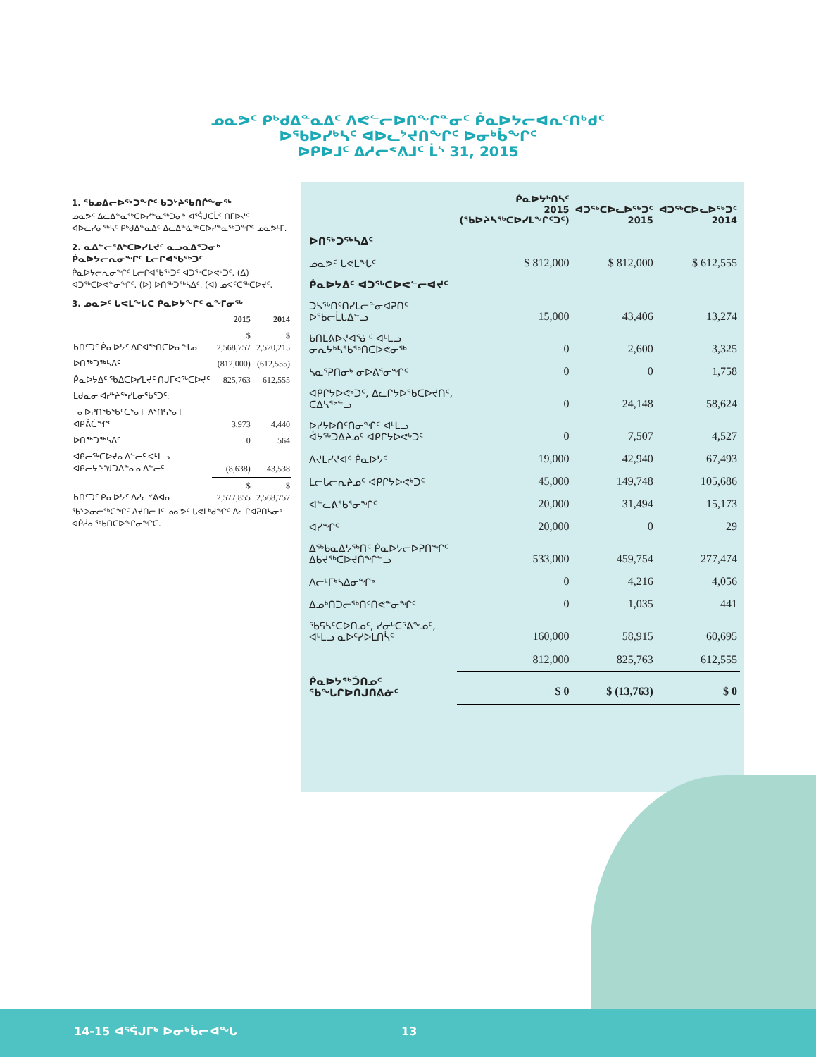ᓄᓇᕗᑦ ᑭᒃᑯᐃᓐᓇᐃᑦ ᐱᕙᓪᓕᐅᑎᖏᓐᓂᑦ ᑮᓇᐅᔭᓕᐊᕆᑦᑎᒃᑯᑦ
ᐅᖃᐅᓯᒃᓴᑦ ᐊᐅᓚᔾᔪᑎᖏᑦ ᐅᓂᒃᑳᖏᑦ
ᐅᑭᐅᒧᑦ ᐃᓱᓕᕝᕕᒧᑦ ᒫᔅ 31, 2015
1. ᖃᓄᐃᓕᐅᖅᑐᖏᑦ ᑲᑐᔾᔨᖃᑎᒌᖕᓂᖅ
ᓄᓇᕗᑦ ᐃᓚᐃᓐᓇᖅᑕᐅᓯᓐᓇᖅᑐᓂᒃ ᐊᕐᕌᒍᑕᒫᑦ ᑎᒥᐅᔪᑦ ᐊᐅᓚᓯᓂᖅᓴᑦ ᑭᒃᑯᐃᓐᓇᐃᑦ ᐃᓚᐃᓐᓈᖅᑕᐅᓯᓐᓇᖅᑐᖏᑦ ᓄᓇᕗᒻᒥ.
2. ᓇᐃᓪᓕᕐᕕᒃᑕᐅᓯᒪᔪᑦ ᓇᓗᓇᐃᕐᑐᓂᒃ ᑮᓇᐅᔭᓕᕆᓂᖏᑦ ᒪᓕᒋᐊᖃᖅᑐᑦ
ᑮᓇᐅᔭᓕᕆᓂᖏᑦ ᒪᓕᒋᐊᖃᖅᑐᑦ ᐊᑐᖅᑕᐅᕙᒃᑐᑦ. (ᐃ) ᐊᑐᖅᑕᐅᕙᓐᓂᖏᑦ. (ᐅ) ᐅᑎᖅᑐᖅᓴᐃᑦ. (ᐊ) ᓄᐊᑦᑕᖅᑕᐅᔪᑦ.
3. ᓄᓇᕗᑦ ᒐᕙᒪᖓᑕ ᑮᓇᐅᔭᖏᑦ ᓇᖕᒥᓂᖅ
| | 2015 | 2014 |
| --- | --- | --- |
| ᑲᑎᑦᑐᑦ ᑮᓇᐅᔭᑦ ᐱᒋᐊᖅᑎᑕᐅᓂᖓᓂ | $ 2,568,757 | $ 2,520,215 |
| ᐅᑎᖅᑐᖅᓴᐃᑦ | (812,000) | (612,555) |
| ᑮᓇᐅᔭᐃᑦ ᖃᐃᑕᐅᓯᒪᔪᑦ ᑎᒍᒥᐊᖅᑕᐅᔪᑦ | 825,763 | 612,555 |
| ᒪᑯᓇᓂ ᐊᓯᔾᔨᖅᓯᒪᓂᖃᕐᑐᑦ: | | |
| ᓂᐅᕈᑎᖃᖃᑦᑕᕐᓂᒥ ᐱᔅᑎᕋᕐᓂᒥ ᐊᑭᕖᑖᖏᑦ | 3,973 | 4,440 |
| ᐅᑎᖅᑐᖅᓴᐃᑦ | 0 | 564 |
| ᐊᑭᓕᖅᑕᐅᔪᓇᐃᓪᓕᑦ ᐊᒻᒪᓗ ᐊᑭᓖᔭᖕᖑᑐᐃᓐᓇᓇᐃᓪᓕᑦ | (8,638) | 43,538 |
| ᑲᑎᑦᑐᑦ ᑮᓇᐅᔭᑦ ᐃᓱᓕᕝᕕᐊᓂ | $ 2,577,855 | $ 2,568,757 |
ᖃᔅᐳᓂᓕᖅᑕᖏᑦ ᐱᔪᑎᓕᒧᑦ ᓄᓇᕗᑦ ᒐᕙᒪᒃᑯᖏᑦ ᐃᓚᒋᐊᕈᑎᓴᓂᒃ ᐊᑮᓲᓇᕐᒃᑲᑎᑕᐅᖕᒋᓂᖏᑕ.
| | ᑮᓇᐅᔭᒃᑎᓴᑦ 2015 (ᖃᐅᔨᓴᖅᑕᐅᓯᒪᖕᒋᑦᑐᑦ) | ᐊᑐᖅᑕᐅᓚᐅᖅᑐᑦ 2015 | ᐊᑐᖅᑕᐅᓚᐅᖅᑐᑦ 2014 |
| --- | --- | --- | --- |
| ᐅᑎᖅᑐᖅᓴᐃᑦ | | | |
| ᓄᓇᕗᑦ ᒐᕙᒪᖓᑦ | $ 812,000 | $ 812,000 | $ 612,555 |
| ᑮᓇᐅᔭᐃᑦ ᐊᑐᖅᑕᐅᕙᓪᓕᐊᔪᑦ | | | |
| ᑐᓴᖅᑎᑦᑎᓯᒪᓕᓐᓂᐊᕈᑎᑦ ᐅᖃᓕᒫᒐᐃᓪᓗ | 15,000 | 43,406 | 13,274 |
| ᑲᑎᒪᕕᐅᔪᐊᕐᓃᑦ ᐊᒻᒪᓗ ᓂᕆᔭᒃᓴᖃᖅᑎᑕᐅᕙᓂᖅ | 0 | 2,600 | 3,325 |
| ᓴᓇᕐᕈᑎᓂᒃ ᓂᐅᕕᕐᓂᖏᑦ | 0 | 0 | 1,758 |
| ᐊᑭᒋᔭᐅᕙᒃᑐᑦ, ᐃᓚᒋᔭᐅᖃᑕᐅᔪᑎᑦ, ᑕᐃᓴᕐᔾᓪᓗ | 0 | 24,148 | 58,624 |
| ᐅᓯᔭᐅᑎᑦᑎᓂᖏᑦ ᐊᒻᒪᓗ ᐋᔭᖅᑐᐃᔨᓄᑦ ᐊᑭᒋᔭᐅᕙᒃᑐᑦ | 0 | 7,507 | 4,527 |
| ᐱᔪᒪᓯᔪᐊᑦ ᑮᓇᐅᔭᑦ | 19,000 | 42,940 | 67,493 |
| ᒪᓕᒐᓕᕆᔨᓄᑦ ᐊᑭᒋᔭᐅᕙᒃᑐᑦ | 45,000 | 149,748 | 105,686 |
| ᐊᓪᓚᕕᖃᕐᓂᖏᑦ | 20,000 | 31,494 | 15,173 |
| ᐊᓯᖏᑦ | 20,000 | 0 | 29 |
| ᐃᖅᑲᓇᐃᔭᖅᑎᑦ ᑮᓇᐅᔭᓕᐅᕈᑎᖏᑦ ᐃᑲᔪᖅᑕᐅᔪᑎᖏᓪᓗ | 533,000 | 459,754 | 277,474 |
| ᐱᓕᒻᒥᒃᓴᐃᓂᖏᒃ | 0 | 4,216 | 4,056 |
| ᐃᓄᒃᑎᑐᓕᖅᑎᑦᑎᕙᓐᓂᖏᑦ | 0 | 1,035 | 441 |
| ᖃᕋᓴᑦᑕᐅᑎᓄᑦ, ᓯᓂᒃᑕᕐᕕᖕᓄᑦ, ᐊᒻᒪᓗ ᓇᐅᑦᓯᐅᒪᑎᓵᑦ | 160,000 | 58,915 | 60,695 |
| | 812,000 | 825,763 | 612,555 |
| ᑮᓇᐅᔭᖅᑑᑎᓄᑦ ᖃᖓᒋᐅᑎᒍᑎᕕᓃᑦ | $ 0 | $ (13,763) | $ 0 |
14-15 ᐊᕐᕌᒍᒥᒃ ᐅᓂᒃᑳᓕᐊᖓ 13